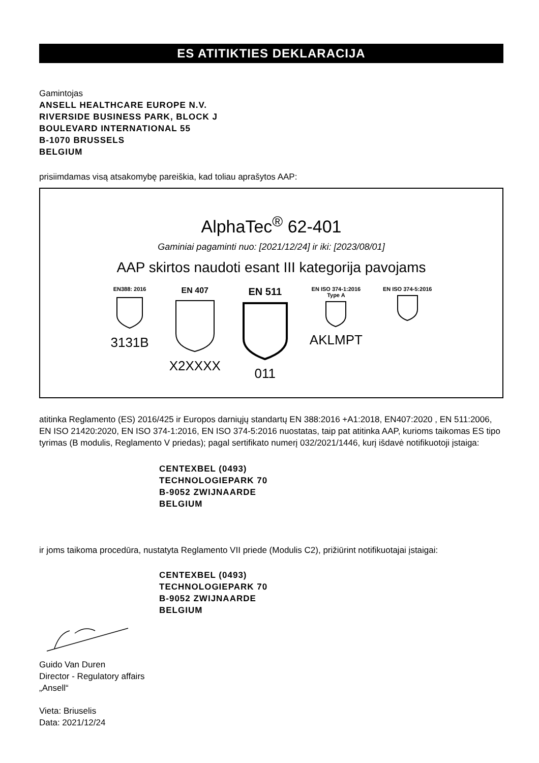ES ATITIKTIES DEKLARACIJA
Gamintojas
ANSELL HEALTHCARE EUROPE N.V.
RIVERSIDE BUSINESS PARK, BLOCK J
BOULEVARD INTERNATIONAL 55
B-1070 BRUSSELS
BELGIUM
prisiimdamas visą atsakomybę pareiškia, kad toliau aprašytos AAP:
AlphaTec<sup>®</sup> 62-401
Gaminiai pagaminti nuo: [2021/12/24] ir iki: [2023/08/01]
AAP skirtos naudoti esant III kategorija pavojams
EN388: 2016
3131B
EN 407
X2XXXX
EN 511
011
EN ISO 374-1:2016
Type A
AKLMPT
EN ISO 374-5:2016
atitinka Reglamento (ES) 2016/425 ir Europos darniųjų standartų EN 388:2016 +A1:2018, EN407:2020 , EN 511:2006, EN ISO 21420:2020, EN ISO 374-1:2016, EN ISO 374-5:2016 nuostatas, taip pat atitinka AAP, kurioms taikomas ES tipo tyrimas (B modulis, Reglamento V priedas); pagal sertifikato numerį 032/2021/1446, kurį išdavė notifikuotoji įstaiga:
CENTEXBEL (0493)
TECHNOLOGIEPARK 70
B-9052 ZWIJNAARDE
BELGIUM
ir joms taikoma procedūra, nustatyta Reglamento VII priede (Modulis C2), prižiūrint notifikuotajai įstaigai:
CENTEXBEL (0493)
TECHNOLOGIEPARK 70
B-9052 ZWIJNAARDE
BELGIUM
Guido Van Duren
Director - Regulatory affairs
„Ansell“
Vieta: Briuselis
Data: 2021/12/24